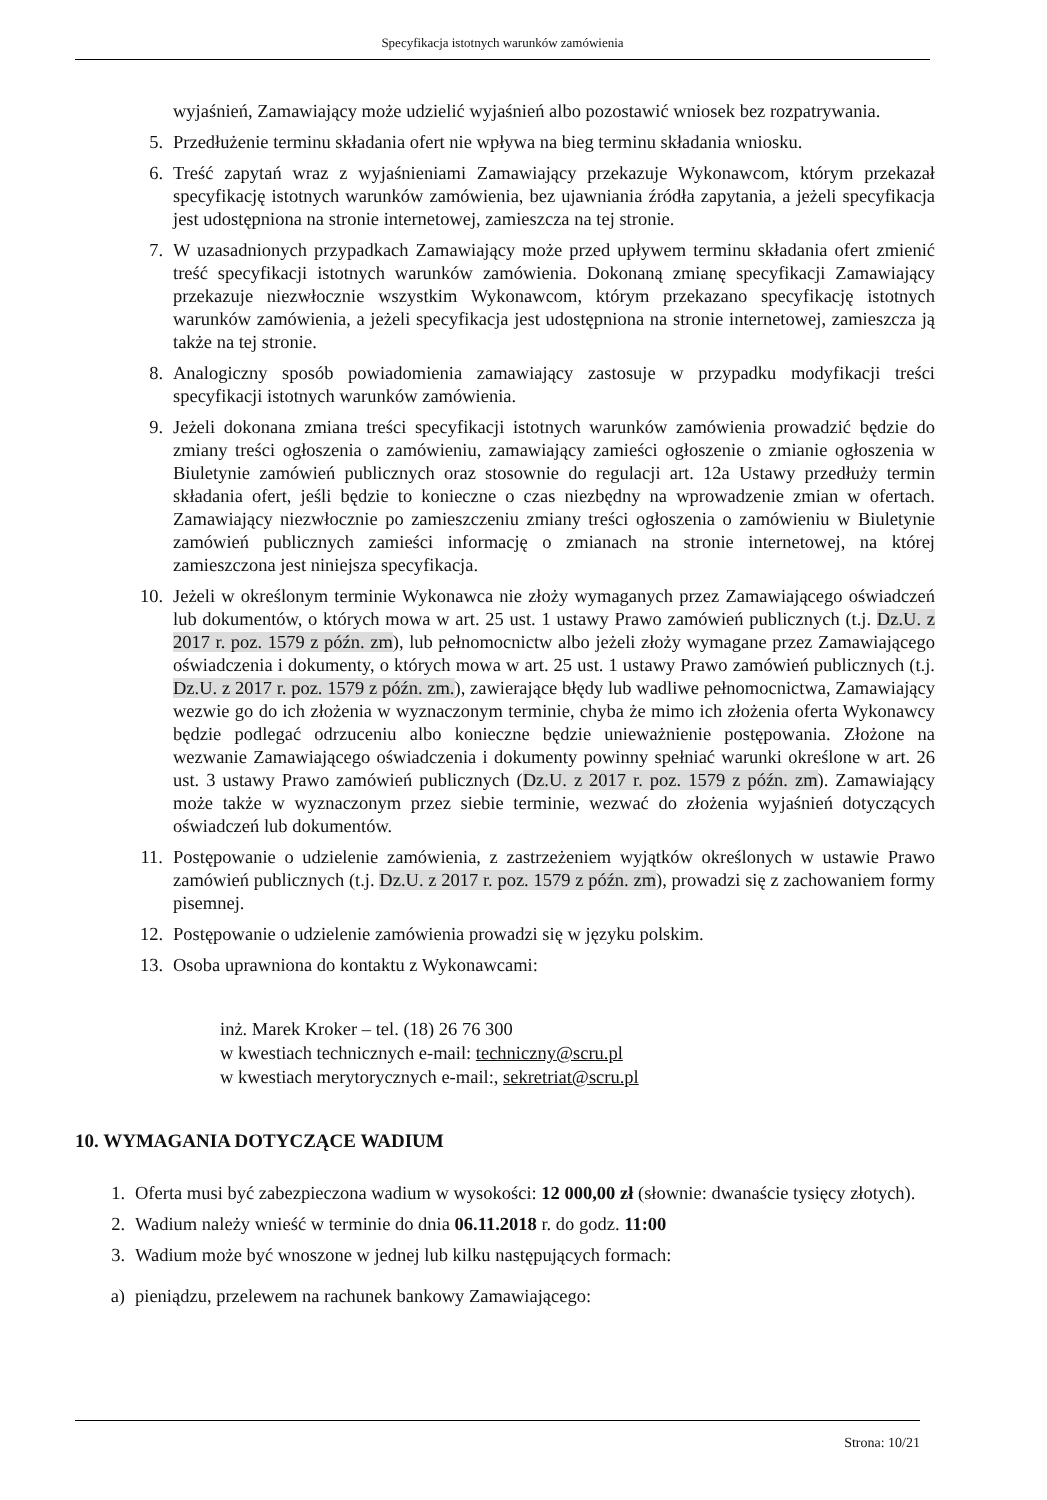Specyfikacja istotnych warunków zamówienia
wyjaśnień, Zamawiający może udzielić wyjaśnień albo pozostawić wniosek bez rozpatrywania.
5. Przedłużenie terminu składania ofert nie wpływa na bieg terminu składania wniosku.
6. Treść zapytań wraz z wyjaśnieniami Zamawiający przekazuje Wykonawcom, którym przekazał specyfikację istotnych warunków zamówienia, bez ujawniania źródła zapytania, a jeżeli specyfikacja jest udostępniona na stronie internetowej, zamieszcza na tej stronie.
7. W uzasadnionych przypadkach Zamawiający może przed upływem terminu składania ofert zmienić treść specyfikacji istotnych warunków zamówienia. Dokonaną zmianę specyfikacji Zamawiający przekazuje niezwłocznie wszystkim Wykonawcom, którym przekazano specyfikację istotnych warunków zamówienia, a jeżeli specyfikacja jest udostępniona na stronie internetowej, zamieszcza ją także na tej stronie.
8. Analogiczny sposób powiadomienia zamawiający zastosuje w przypadku modyfikacji treści specyfikacji istotnych warunków zamówienia.
9. Jeżeli dokonana zmiana treści specyfikacji istotnych warunków zamówienia prowadzić będzie do zmiany treści ogłoszenia o zamówieniu, zamawiający zamieści ogłoszenie o zmianie ogłoszenia w Biuletynie zamówień publicznych oraz stosownie do regulacji art. 12a Ustawy przedłuży termin składania ofert, jeśli będzie to konieczne o czas niezbędny na wprowadzenie zmian w ofertach. Zamawiający niezwłocznie po zamieszczeniu zmiany treści ogłoszenia o zamówieniu w Biuletynie zamówień publicznych zamieści informację o zmianach na stronie internetowej, na której zamieszczona jest niniejsza specyfikacja.
10. Jeżeli w określonym terminie Wykonawca nie złoży wymaganych przez Zamawiającego oświadczeń lub dokumentów, o których mowa w art. 25 ust. 1 ustawy Prawo zamówień publicznych (t.j. Dz.U. z 2017 r. poz. 1579 z późn. zm), lub pełnomocnictw albo jeżeli złoży wymagane przez Zamawiającego oświadczenia i dokumenty, o których mowa w art. 25 ust. 1 ustawy Prawo zamówień publicznych (t.j. Dz.U. z 2017 r. poz. 1579 z późn. zm.), zawierające błędy lub wadliwe pełnomocnictwa, Zamawiający wezwie go do ich złożenia w wyznaczonym terminie, chyba że mimo ich złożenia oferta Wykonawcy będzie podlegać odrzuceniu albo konieczne będzie unieważnienie postępowania. Złożone na wezwanie Zamawiającego oświadczenia i dokumenty powinny spełniać warunki określone w art. 26 ust. 3 ustawy Prawo zamówień publicznych (Dz.U. z 2017 r. poz. 1579 z późn. zm). Zamawiający może także w wyznaczonym przez siebie terminie, wezwać do złożenia wyjaśnień dotyczących oświadczeń lub dokumentów.
11. Postępowanie o udzielenie zamówienia, z zastrzeżeniem wyjątków określonych w ustawie Prawo zamówień publicznych (t.j. Dz.U. z 2017 r. poz. 1579 z późn. zm), prowadzi się z zachowaniem formy pisemnej.
12. Postępowanie o udzielenie zamówienia prowadzi się w języku polskim.
13. Osoba uprawniona do kontaktu z Wykonawcami:
inż. Marek Kroker – tel. (18) 26 76 300
w kwestiach technicznych e-mail: techniczny@scru.pl
w kwestiach merytorycznych e-mail:, sekretriat@scru.pl
10. WYMAGANIA DOTYCZĄCE WADIUM
1. Oferta musi być zabezpieczona wadium w wysokości: 12 000,00 zł (słownie: dwanaście tysięcy złotych).
2. Wadium należy wnieść w terminie do dnia 06.11.2018 r. do godz. 11:00
3. Wadium może być wnoszone w jednej lub kilku następujących formach:
a) pieniądzu, przelewem na rachunek bankowy Zamawiającego:
Strona: 10/21